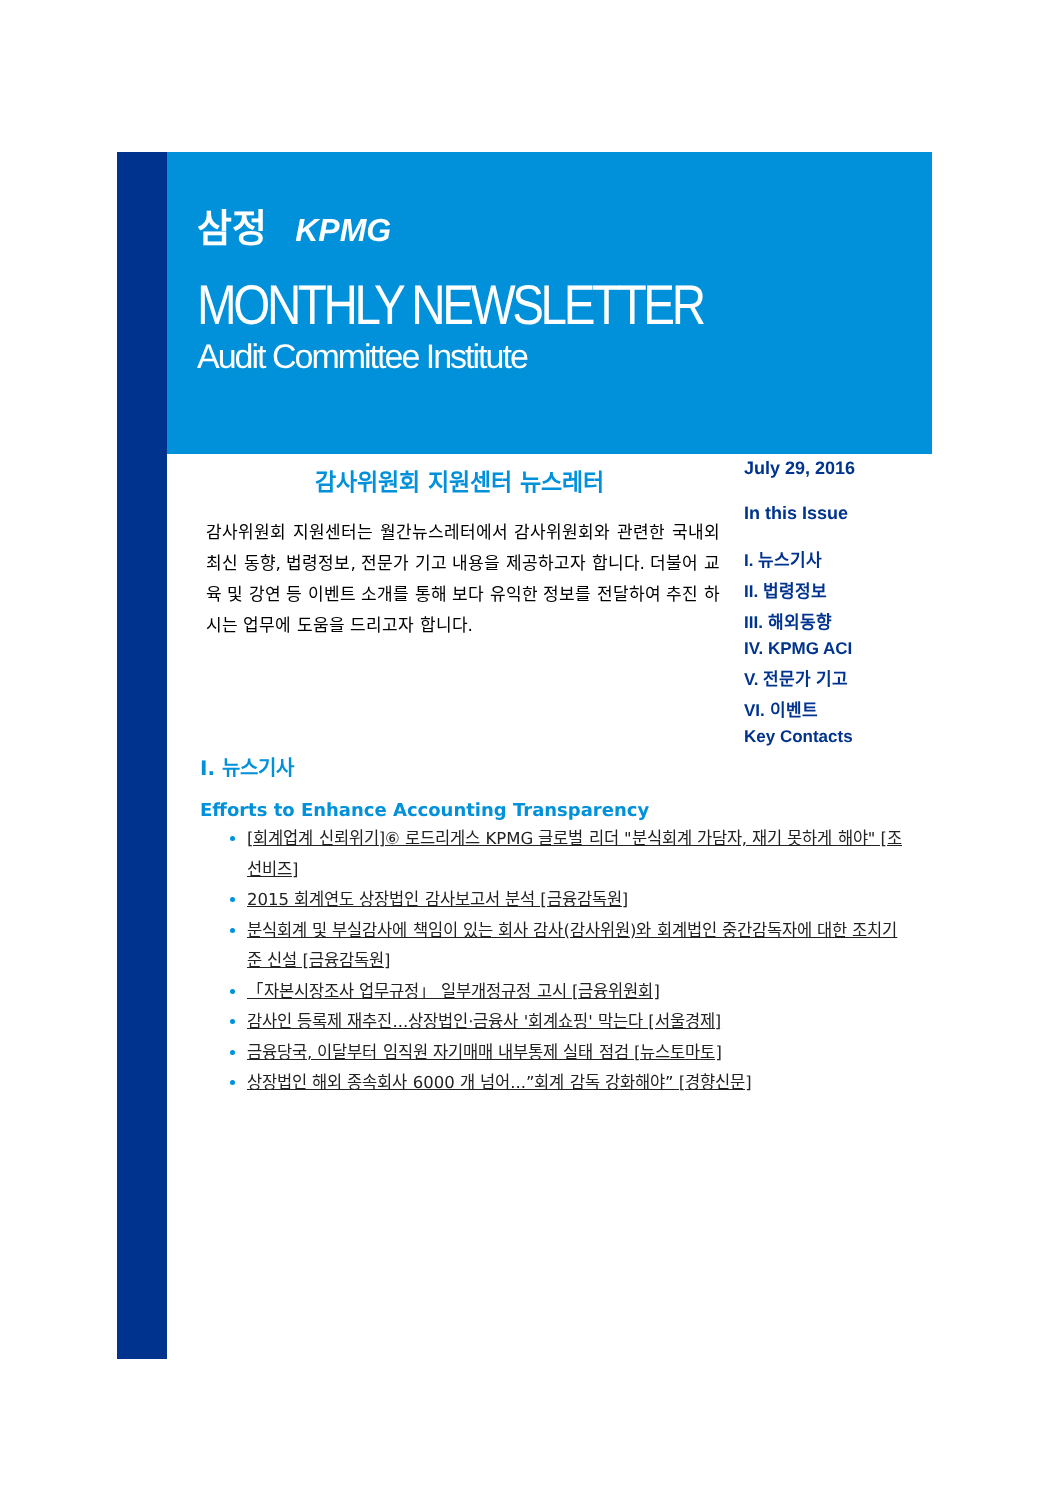삼정 KPMG
MONTHLY NEWSLETTER
Audit Committee Institute
감사위원회 지원센터 뉴스레터
감사위원회 지원센터는 월간뉴스레터에서 감사위원회와 관련한 국내외 최신 동향, 법령정보, 전문가 기고 내용을 제공하고자 합니다. 더불어 교육 및 강연 등 이벤트 소개를 통해 보다 유익한 정보를 전달하여 추진 하시는 업무에 도움을 드리고자 합니다.
July 29, 2016
In this Issue
I. 뉴스기사
II. 법령정보
III. 해외동향
IV. KPMG ACI
V. 전문가 기고
VI. 이벤트
Key Contacts
I. 뉴스기사
Efforts to Enhance Accounting Transparency
[회계업계 신뢰위기]⑥ 로드리게스 KPMG 글로벌 리더 "분식회계 가담자, 재기 못하게 해야" [조선비즈]
2015 회계연도 상장법인 감사보고서 분석 [금융감독원]
분식회계 및 부실감사에 책임이 있는 회사 감사(감사위원)와 회계법인 중간감독자에 대한 조치기준 신설 [금융감독원]
「자본시장조사 업무규정」 일부개정규정 고시 [금융위원회]
감사인 등록제 재추진...상장법인·금융사 '회계쇼핑' 막는다 [서울경제]
금융당국, 이달부터 임직원 자기매매 내부통제 실태 점검 [뉴스토마토]
상장법인 해외 종속회사 6000 개 넘어...”회계 감독 강화해야” [경향신문]